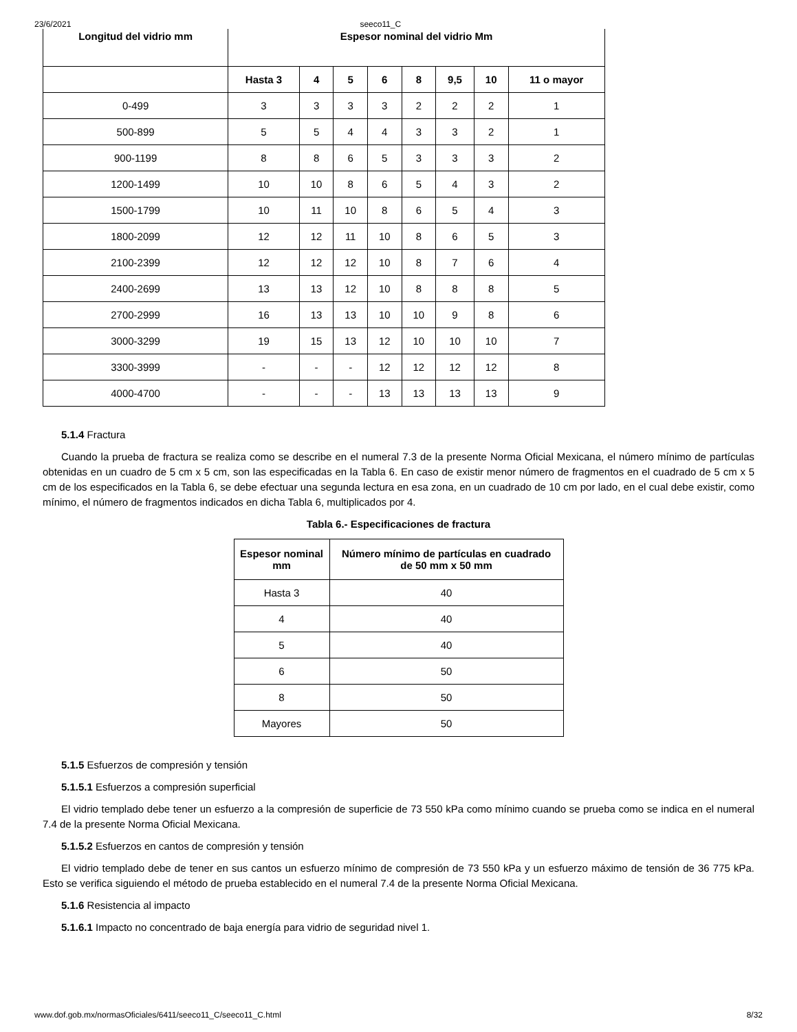23/6/2021 seeco11_C
| Longitud del vidrio mm | Espesor nominal del vidrio Mm | | | | | | | |
| --- | --- | --- | --- | --- | --- | --- | --- | --- |
| | Hasta 3 | 4 | 5 | 6 | 8 | 9,5 | 10 | 11 o mayor |
| 0-499 | 3 | 3 | 3 | 3 | 2 | 2 | 2 | 1 |
| 500-899 | 5 | 5 | 4 | 4 | 3 | 3 | 2 | 1 |
| 900-1199 | 8 | 8 | 6 | 5 | 3 | 3 | 3 | 2 |
| 1200-1499 | 10 | 10 | 8 | 6 | 5 | 4 | 3 | 2 |
| 1500-1799 | 10 | 11 | 10 | 8 | 6 | 5 | 4 | 3 |
| 1800-2099 | 12 | 12 | 11 | 10 | 8 | 6 | 5 | 3 |
| 2100-2399 | 12 | 12 | 12 | 10 | 8 | 7 | 6 | 4 |
| 2400-2699 | 13 | 13 | 12 | 10 | 8 | 8 | 8 | 5 |
| 2700-2999 | 16 | 13 | 13 | 10 | 10 | 9 | 8 | 6 |
| 3000-3299 | 19 | 15 | 13 | 12 | 10 | 10 | 10 | 7 |
| 3300-3999 | - | - | - | 12 | 12 | 12 | 12 | 8 |
| 4000-4700 | - | - | - | 13 | 13 | 13 | 13 | 9 |
5.1.4 Fractura
Cuando la prueba de fractura se realiza como se describe en el numeral 7.3 de la presente Norma Oficial Mexicana, el número mínimo de partículas obtenidas en un cuadro de 5 cm x 5 cm, son las especificadas en la Tabla 6. En caso de existir menor número de fragmentos en el cuadrado de 5 cm x 5 cm de los especificados en la Tabla 6, se debe efectuar una segunda lectura en esa zona, en un cuadrado de 10 cm por lado, en el cual debe existir, como mínimo, el número de fragmentos indicados en dicha Tabla 6, multiplicados por 4.
Tabla 6.- Especificaciones de fractura
| Espesor nominal mm | Número mínimo de partículas en cuadrado de 50 mm x 50 mm |
| --- | --- |
| Hasta 3 | 40 |
| 4 | 40 |
| 5 | 40 |
| 6 | 50 |
| 8 | 50 |
| Mayores | 50 |
5.1.5 Esfuerzos de compresión y tensión
5.1.5.1 Esfuerzos a compresión superficial
El vidrio templado debe tener un esfuerzo a la compresión de superficie de 73 550 kPa como mínimo cuando se prueba como se indica en el numeral 7.4 de la presente Norma Oficial Mexicana.
5.1.5.2 Esfuerzos en cantos de compresión y tensión
El vidrio templado debe de tener en sus cantos un esfuerzo mínimo de compresión de 73 550 kPa y un esfuerzo máximo de tensión de 36 775 kPa. Esto se verifica siguiendo el método de prueba establecido en el numeral 7.4 de la presente Norma Oficial Mexicana.
5.1.6 Resistencia al impacto
5.1.6.1 Impacto no concentrado de baja energía para vidrio de seguridad nivel 1.
www.dof.gob.mx/normasOficiales/6411/seeco11_C/seeco11_C.html 8/32